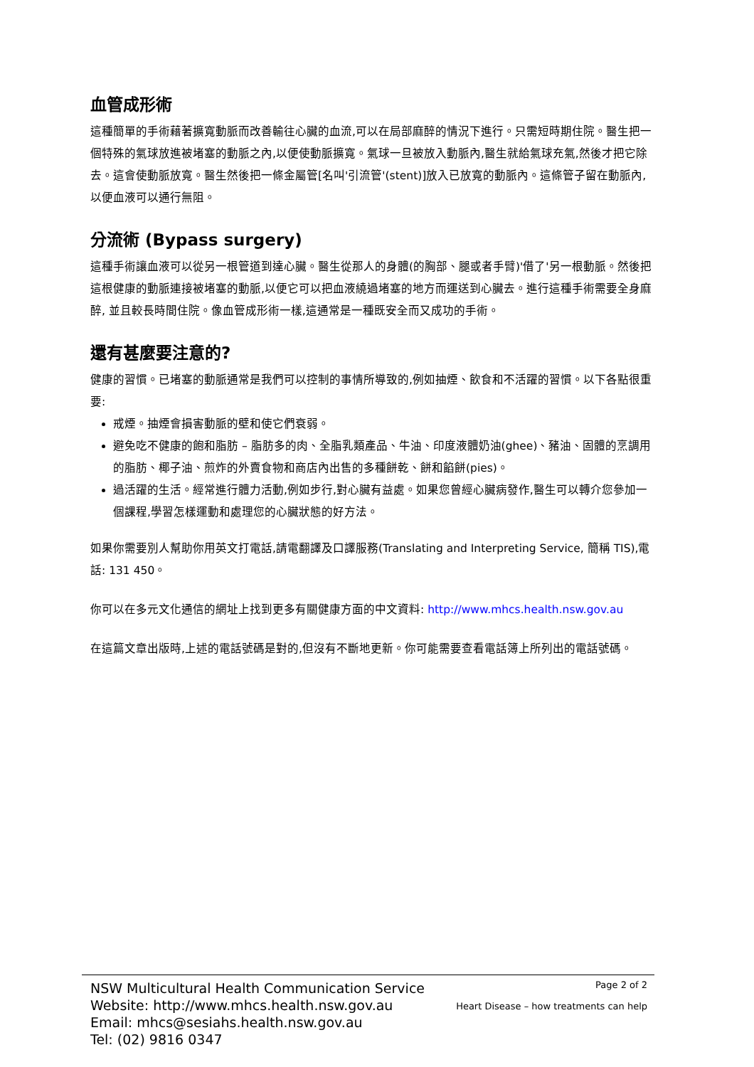血管成形術
這種簡單的手術藉著擴寬動脈而改善輸往心臟的血流,可以在局部麻醉的情況下進行。只需短時期住院。醫生把一個特殊的氣球放進被堵塞的動脈之內,以便使動脈擴寬。氣球一旦被放入動脈內,醫生就給氣球充氣,然後才把它除去。這會使動脈放寬。醫生然後把一條金屬管[名叫'引流管'(stent)]放入已放寬的動脈內。這條管子留在動脈內,以便血液可以通行無阻。
分流術 (Bypass surgery)
這種手術讓血液可以從另一根管道到達心臟。醫生從那人的身體(的胸部、腿或者手臂)'借了'另一根動脈。然後把這根健康的動脈連接被堵塞的動脈,以便它可以把血液繞過堵塞的地方而運送到心臟去。進行這種手術需要全身麻醉, 並且較長時間住院。像血管成形術一樣,這通常是一種既安全而又成功的手術。
還有甚麼要注意的?
健康的習慣。已堵塞的動脈通常是我們可以控制的事情所導致的,例如抽煙、飲食和不活躍的習慣。以下各點很重要:
戒煙。抽煙會損害動脈的壁和使它們衰弱。
避免吃不健康的飽和脂肪 – 脂肪多的肉、全脂乳類產品、牛油、印度液體奶油(ghee)、豬油、固體的烹調用的脂肪、椰子油、煎炸的外賣食物和商店內出售的多種餅乾、餅和餡餅(pies)。
過活躍的生活。經常進行體力活動,例如步行,對心臟有益處。如果您曾經心臟病發作,醫生可以轉介您參加一個課程,學習怎樣運動和處理您的心臟狀態的好方法。
如果你需要別人幫助你用英文打電話,請電翻譯及口譯服務(Translating and Interpreting Service, 簡稱 TIS),電話: 131 450。
你可以在多元文化通信的網址上找到更多有關健康方面的中文資料: http://www.mhcs.health.nsw.gov.au
在這篇文章出版時,上述的電話號碼是對的,但沒有不斷地更新。你可能需要查看電話簿上所列出的電話號碼。
NSW Multicultural Health Communication Service
Website: http://www.mhcs.health.nsw.gov.au
Email: mhcs@sesiahs.health.nsw.gov.au
Tel: (02) 9816 0347
Page 2 of 2
Heart Disease – how treatments can help